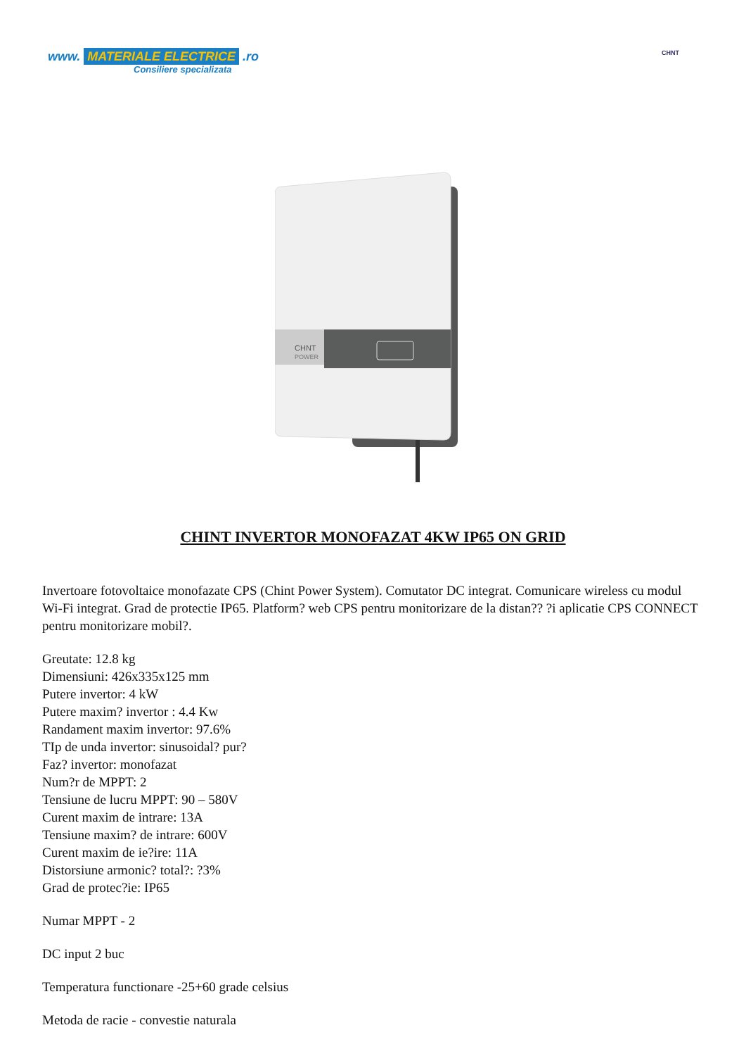www. MATERIALE ELECTRICE .ro
Consiliere specializata
CHNT
CHNT
POWER
CHINT INVERTOR MONOFAZAT 4KW IP65 ON GRID
Invertoare fotovoltaice monofazate CPS (Chint Power System). Comutator DC integrat. Comunicare wireless cu modul Wi-Fi integrat. Grad de protectie IP65. Platform? web CPS pentru monitorizare de la distan?? ?i aplicatie CPS CONNECT pentru monitorizare mobil?.
Greutate: 12.8 kg
Dimensiuni: 426x335x125 mm
Putere invertor: 4 kW
Putere maxim? invertor : 4.4 Kw
Randament maxim invertor: 97.6%
TIp de unda invertor: sinusoidal? pur?
Faz? invertor: monofazat
Num?r de MPPT: 2
Tensiune de lucru MPPT: 90 – 580V
Curent maxim de intrare: 13A
Tensiune maxim? de intrare: 600V
Curent maxim de ie?ire: 11A
Distorsiune armonic? total?: ?3%
Grad de protec?ie: IP65
Numar MPPT - 2
DC input 2 buc
Temperatura functionare -25+60 grade celsius
Metoda de racie - convestie naturala